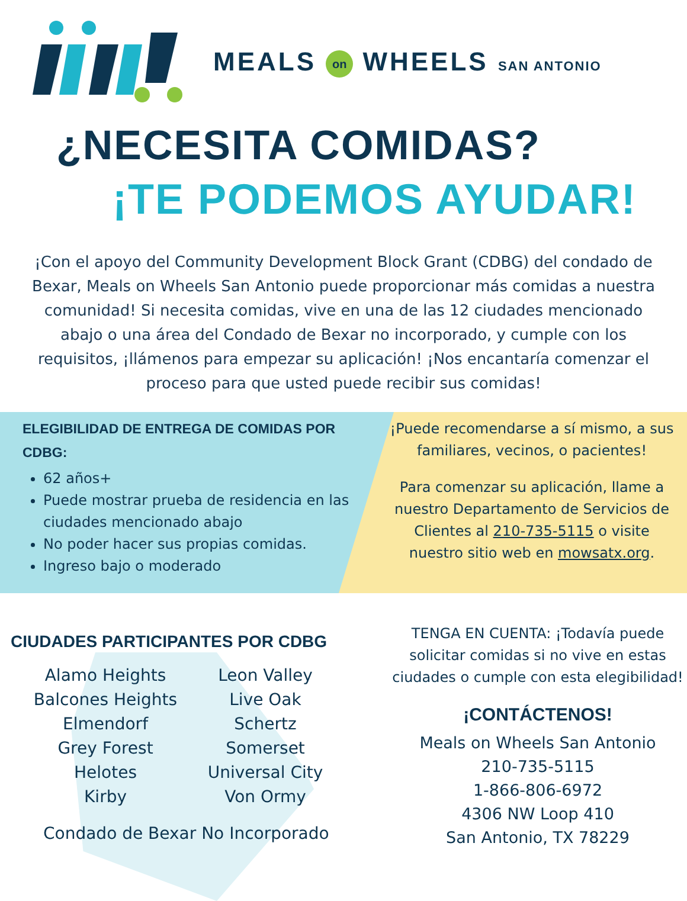MEALS on WHEELS SAN ANTONIO
¿NECESITA COMIDAS?
¡TE PODEMOS AYUDAR!
¡Con el apoyo del Community Development Block Grant (CDBG) del condado de Bexar, Meals on Wheels San Antonio puede proporcionar más comidas a nuestra comunidad! Si necesita comidas, vive en una de las 12 ciudades mencionado abajo o una área del Condado de Bexar no incorporado, y cumple con los requisitos, ¡llámenos para empezar su aplicación! ¡Nos encantaría comenzar el proceso para que usted puede recibir sus comidas!
ELEGIBILIDAD DE ENTREGA DE COMIDAS POR CDBG:
62 años+
Puede mostrar prueba de residencia en las ciudades mencionado abajo
No poder hacer sus propias comidas.
Ingreso bajo o moderado
¡Puede recomendarse a sí mismo, a sus familiares, vecinos, o pacientes!
Para comenzar su aplicación, llame a nuestro Departamento de Servicios de Clientes al 210-735-5115 o visite nuestro sitio web en mowsatx.org.
CIUDADES PARTICIPANTES POR CDBG
Alamo Heights
Leon Valley
Balcones Heights
Live Oak
Elmendorf
Schertz
Grey Forest
Somerset
Helotes
Universal City
Kirby
Von Ormy
Condado de Bexar No Incorporado
TENGA EN CUENTA: ¡Todavía puede solicitar comidas si no vive en estas ciudades o cumple con esta elegibilidad!
¡CONTÁCTENOS!
Meals on Wheels San Antonio
210-735-5115
1-866-806-6972
4306 NW Loop 410
San Antonio, TX 78229